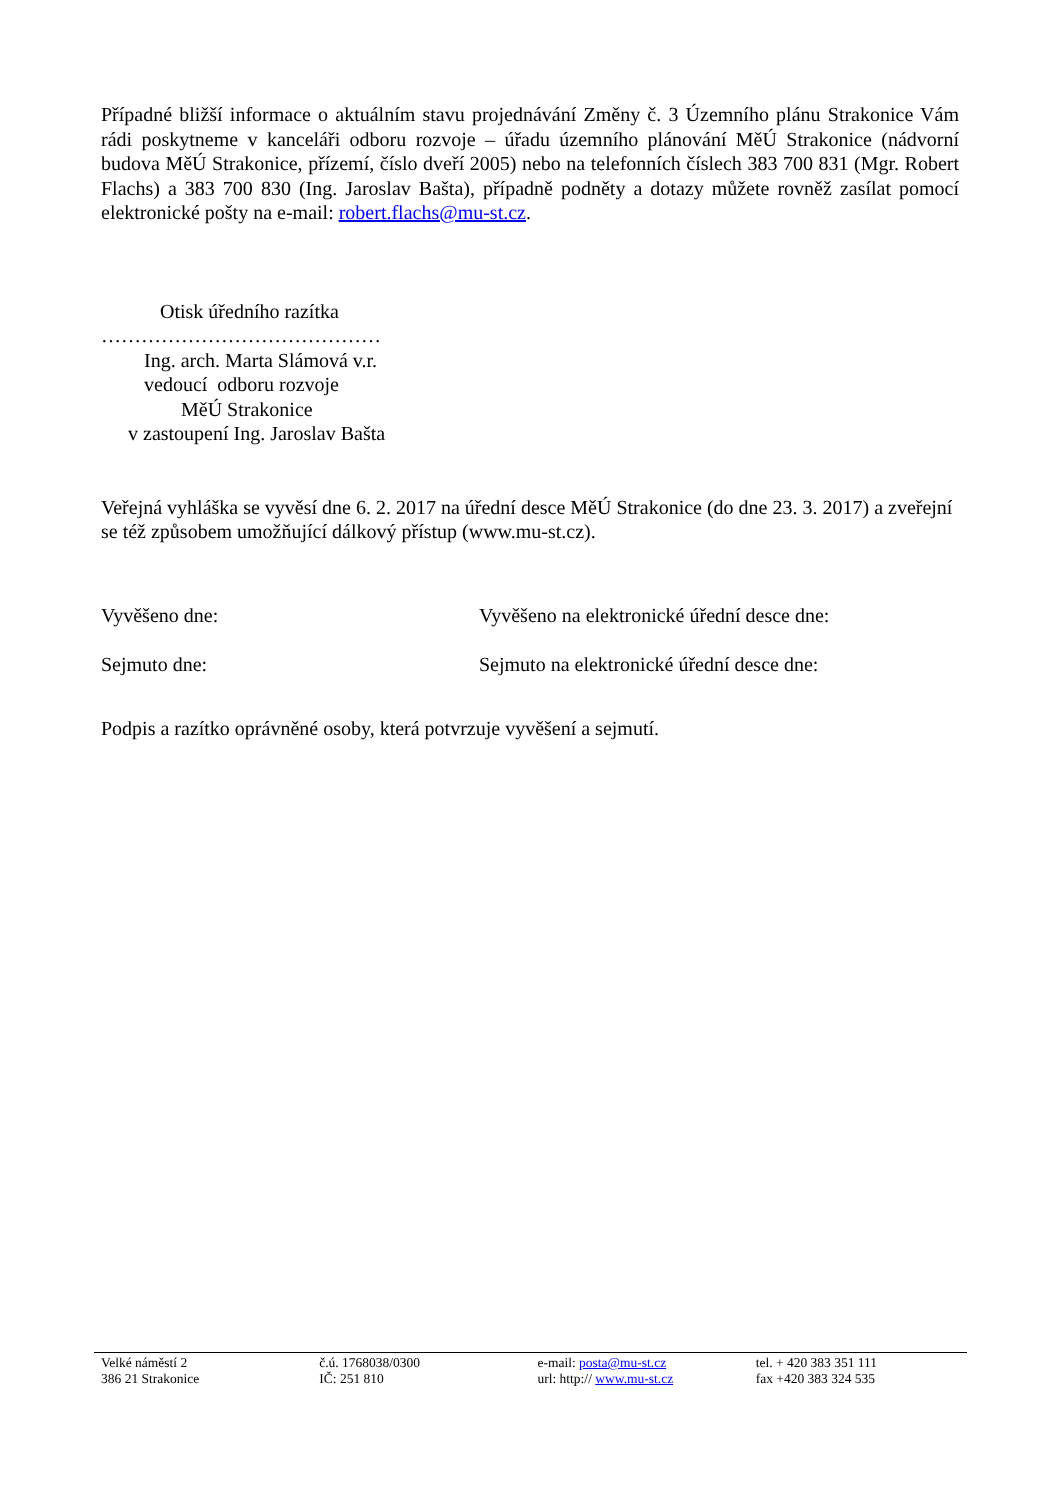Případné bližší informace o aktuálním stavu projednávání Změny č. 3 Územního plánu Strakonice Vám rádi poskytneme v kanceláři odboru rozvoje – úřadu územního plánování MěÚ Strakonice (nádvorní budova MěÚ Strakonice, přízemí, číslo dveří 2005) nebo na telefonních číslech 383 700 831 (Mgr. Robert Flachs) a 383 700 830 (Ing. Jaroslav Bašta), případně podněty a dotazy můžete rovněž zasílat pomocí elektronické pošty na e-mail: robert.flachs@mu-st.cz.
Otisk úředního razítka
……………………………………
Ing. arch. Marta Slámová v.r.
vedoucí odboru rozvoje
MěÚ Strakonice
v zastoupení Ing. Jaroslav Bašta
Veřejná vyhláška se vyvěsí dne 6. 2. 2017 na úřední desce MěÚ Strakonice (do dne 23. 3. 2017) a zveřejní se též způsobem umožňující dálkový přístup (www.mu-st.cz).
Vyvěšeno dne: Vyvěšeno na elektronické úřední desce dne:
Sejmuto dne: Sejmuto na elektronické úřední desce dne:
Podpis a razítko oprávněné osoby, která potvrzuje vyvěšení a sejmutí.
Velké náměstí 2
386 21 Strakonice
č.ú. 1768038/0300
IČ: 251 810
e-mail: posta@mu-st.cz
url: http:// www.mu-st.cz
tel. + 420 383 351 111
fax +420 383 324 535